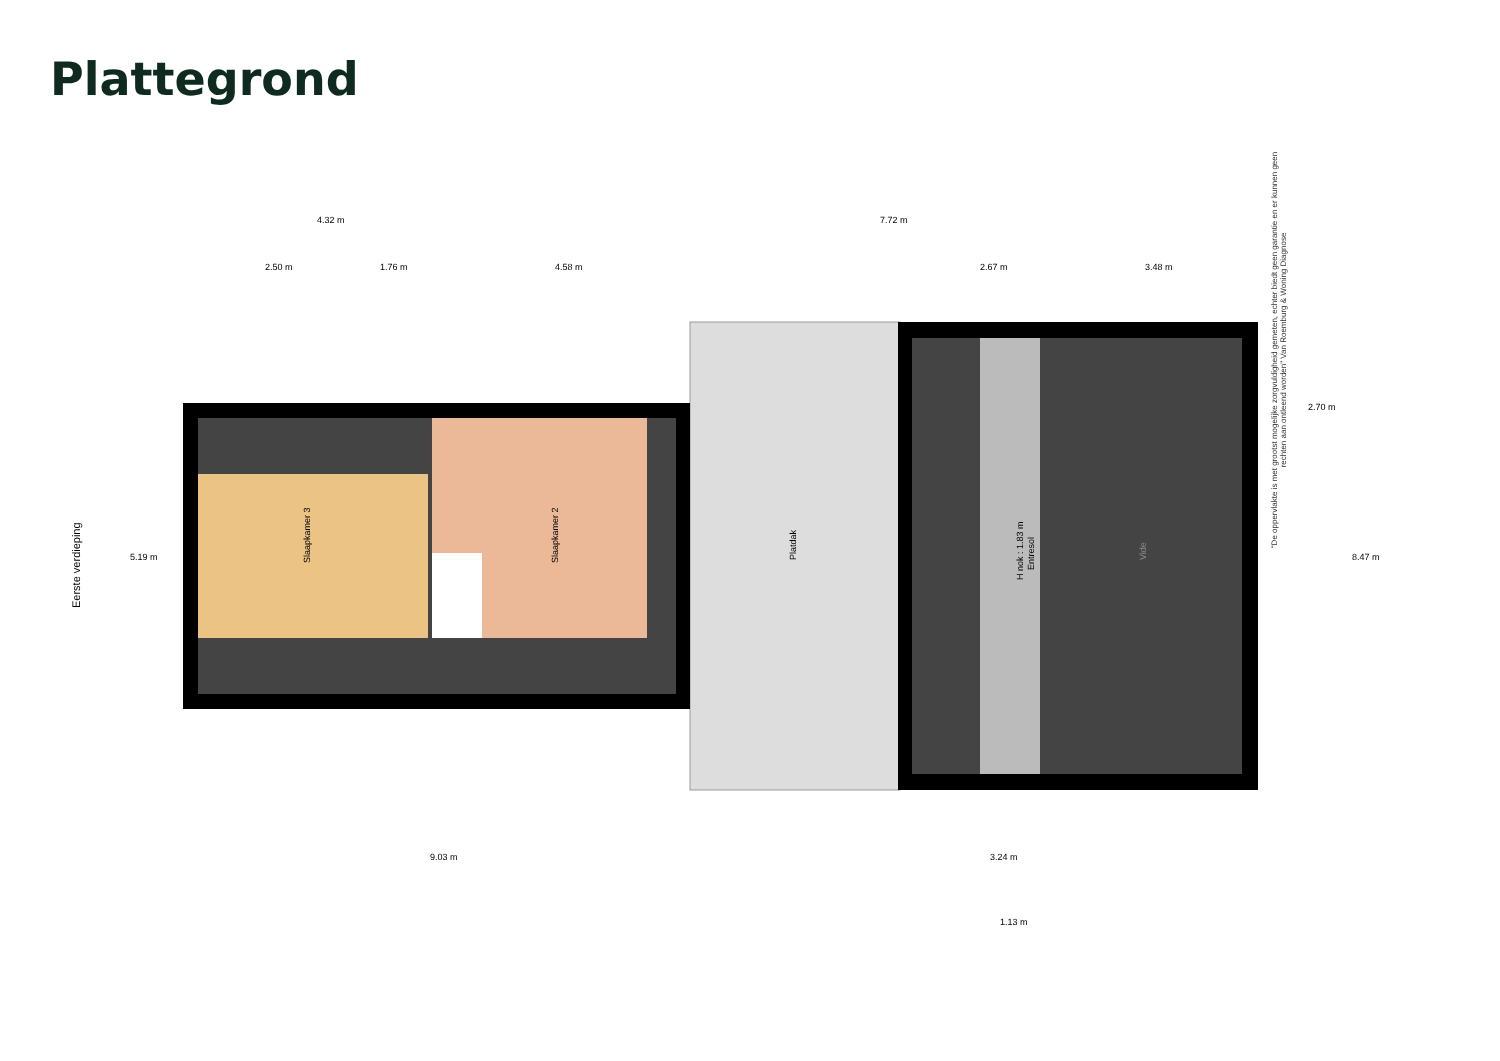Plattegrond
Slaapkamer 3
Slaapkamer 2
Platdak
H nok : 1.83 m
Entresol
Vide
Eerste verdieping
4.32 m
7.72 m
2.50 m
1.76 m
4.58 m
2.67 m
3.48 m
5.19 m
2.70 m
8.47 m
9.03 m
3.24 m
1.13 m
"De oppervlakte is met grootst mogelijke zorgvuldigheid gemeten, echter biedt geen garantie en er kunnen geen rechten aan ontleend worden" Van Roemburg & Woning Diagnose